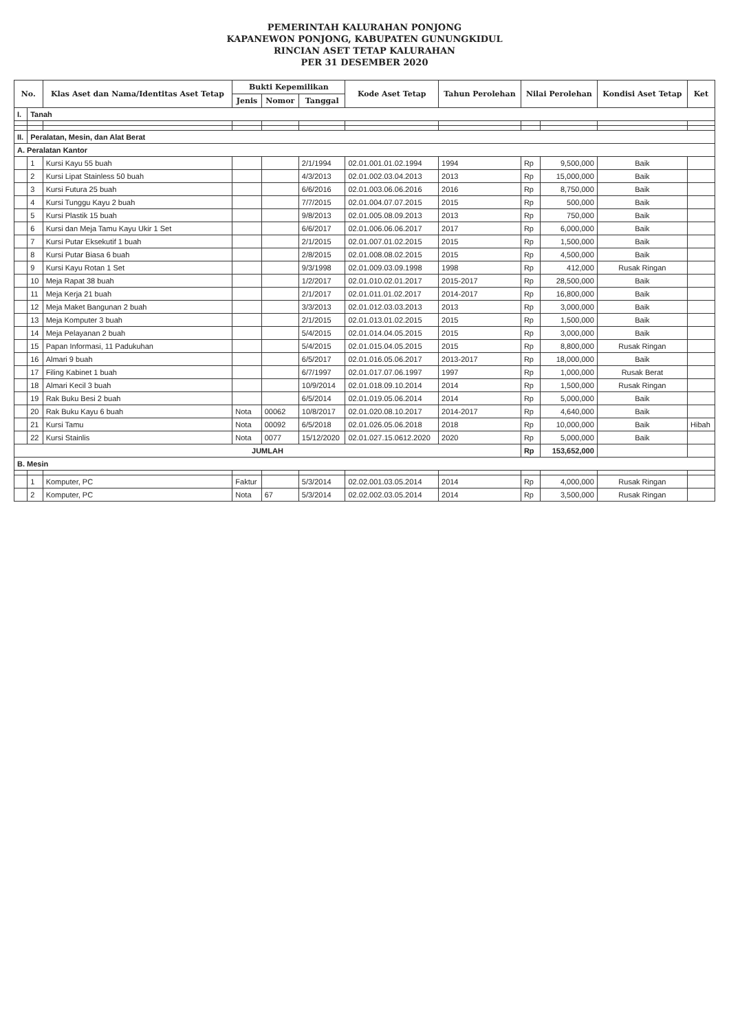PEMERINTAH KALURAHAN PONJONG
KAPANEWON PONJONG, KABUPATEN GUNUNGKIDUL
RINCIAN ASET TETAP KALURAHAN
PER 31 DESEMBER 2020
| No. | | Klas Aset dan Nama/Identitas Aset Tetap | Bukti Kepemilikan | | | Kode Aset Tetap | Tahun Perolehan | Nilai Perolehan | | Kondisi Aset Tetap | Ket |
| --- | --- | --- | --- | --- | --- | --- | --- | --- | --- | --- | --- |
| | | | Jenis | Nomor | Tanggal | | | | | | |
| I. | Tanah | | | | | | | | | | |
| II. | Peralatan, Mesin, dan Alat Berat | | | | | | | | | | |
| A. Peralatan Kantor | | | | | | | | | | | |
| | 1 | Kursi Kayu 55 buah | | | 2/1/1994 | 02.01.001.01.02.1994 | 1994 | Rp | 9,500,000 | Baik | |
| | 2 | Kursi Lipat Stainless 50 buah | | | 4/3/2013 | 02.01.002.03.04.2013 | 2013 | Rp | 15,000,000 | Baik | |
| | 3 | Kursi Futura 25 buah | | | 6/6/2016 | 02.01.003.06.06.2016 | 2016 | Rp | 8,750,000 | Baik | |
| | 4 | Kursi Tunggu Kayu 2 buah | | | 7/7/2015 | 02.01.004.07.07.2015 | 2015 | Rp | 500,000 | Baik | |
| | 5 | Kursi Plastik 15 buah | | | 9/8/2013 | 02.01.005.08.09.2013 | 2013 | Rp | 750,000 | Baik | |
| | 6 | Kursi dan Meja Tamu Kayu Ukir 1 Set | | | 6/6/2017 | 02.01.006.06.06.2017 | 2017 | Rp | 6,000,000 | Baik | |
| | 7 | Kursi Putar Eksekutif 1 buah | | | 2/1/2015 | 02.01.007.01.02.2015 | 2015 | Rp | 1,500,000 | Baik | |
| | 8 | Kursi Putar Biasa 6 buah | | | 2/8/2015 | 02.01.008.08.02.2015 | 2015 | Rp | 4,500,000 | Baik | |
| | 9 | Kursi Kayu Rotan 1 Set | | | 9/3/1998 | 02.01.009.03.09.1998 | 1998 | Rp | 412,000 | Rusak Ringan | |
| | 10 | Meja Rapat 38 buah | | | 1/2/2017 | 02.01.010.02.01.2017 | 2015-2017 | Rp | 28,500,000 | Baik | |
| | 11 | Meja Kerja 21 buah | | | 2/1/2017 | 02.01.011.01.02.2017 | 2014-2017 | Rp | 16,800,000 | Baik | |
| | 12 | Meja Maket Bangunan 2 buah | | | 3/3/2013 | 02.01.012.03.03.2013 | 2013 | Rp | 3,000,000 | Baik | |
| | 13 | Meja Komputer 3 buah | | | 2/1/2015 | 02.01.013.01.02.2015 | 2015 | Rp | 1,500,000 | Baik | |
| | 14 | Meja Pelayanan 2 buah | | | 5/4/2015 | 02.01.014.04.05.2015 | 2015 | Rp | 3,000,000 | Baik | |
| | 15 | Papan Informasi, 11 Padukuhan | | | 5/4/2015 | 02.01.015.04.05.2015 | 2015 | Rp | 8,800,000 | Rusak Ringan | |
| | 16 | Almari 9 buah | | | 6/5/2017 | 02.01.016.05.06.2017 | 2013-2017 | Rp | 18,000,000 | Baik | |
| | 17 | Filing Kabinet 1 buah | | | 6/7/1997 | 02.01.017.07.06.1997 | 1997 | Rp | 1,000,000 | Rusak Berat | |
| | 18 | Almari Kecil 3 buah | | | 10/9/2014 | 02.01.018.09.10.2014 | 2014 | Rp | 1,500,000 | Rusak Ringan | |
| | 19 | Rak Buku Besi 2 buah | | | 6/5/2014 | 02.01.019.05.06.2014 | 2014 | Rp | 5,000,000 | Baik | |
| | 20 | Rak Buku Kayu 6 buah | Nota | 00062 | 10/8/2017 | 02.01.020.08.10.2017 | 2014-2017 | Rp | 4,640,000 | Baik | |
| | 21 | Kursi Tamu | Nota | 00092 | 6/5/2018 | 02.01.026.05.06.2018 | 2018 | Rp | 10,000,000 | Baik | Hibah |
| | 22 | Kursi Stainlis | Nota | 0077 | 15/12/2020 | 02.01.027.15.0612.2020 | 2020 | Rp | 5,000,000 | Baik | |
| JUMLAH | | | | | | | | Rp | 153,652,000 | | |
| B. Mesin | | | | | | | | | | | |
| | 1 | Komputer, PC | Faktur | | 5/3/2014 | 02.02.001.03.05.2014 | 2014 | Rp | 4,000,000 | Rusak Ringan | |
| | 2 | Komputer, PC | Nota | 67 | 5/3/2014 | 02.02.002.03.05.2014 | 2014 | Rp | 3,500,000 | Rusak Ringan | |